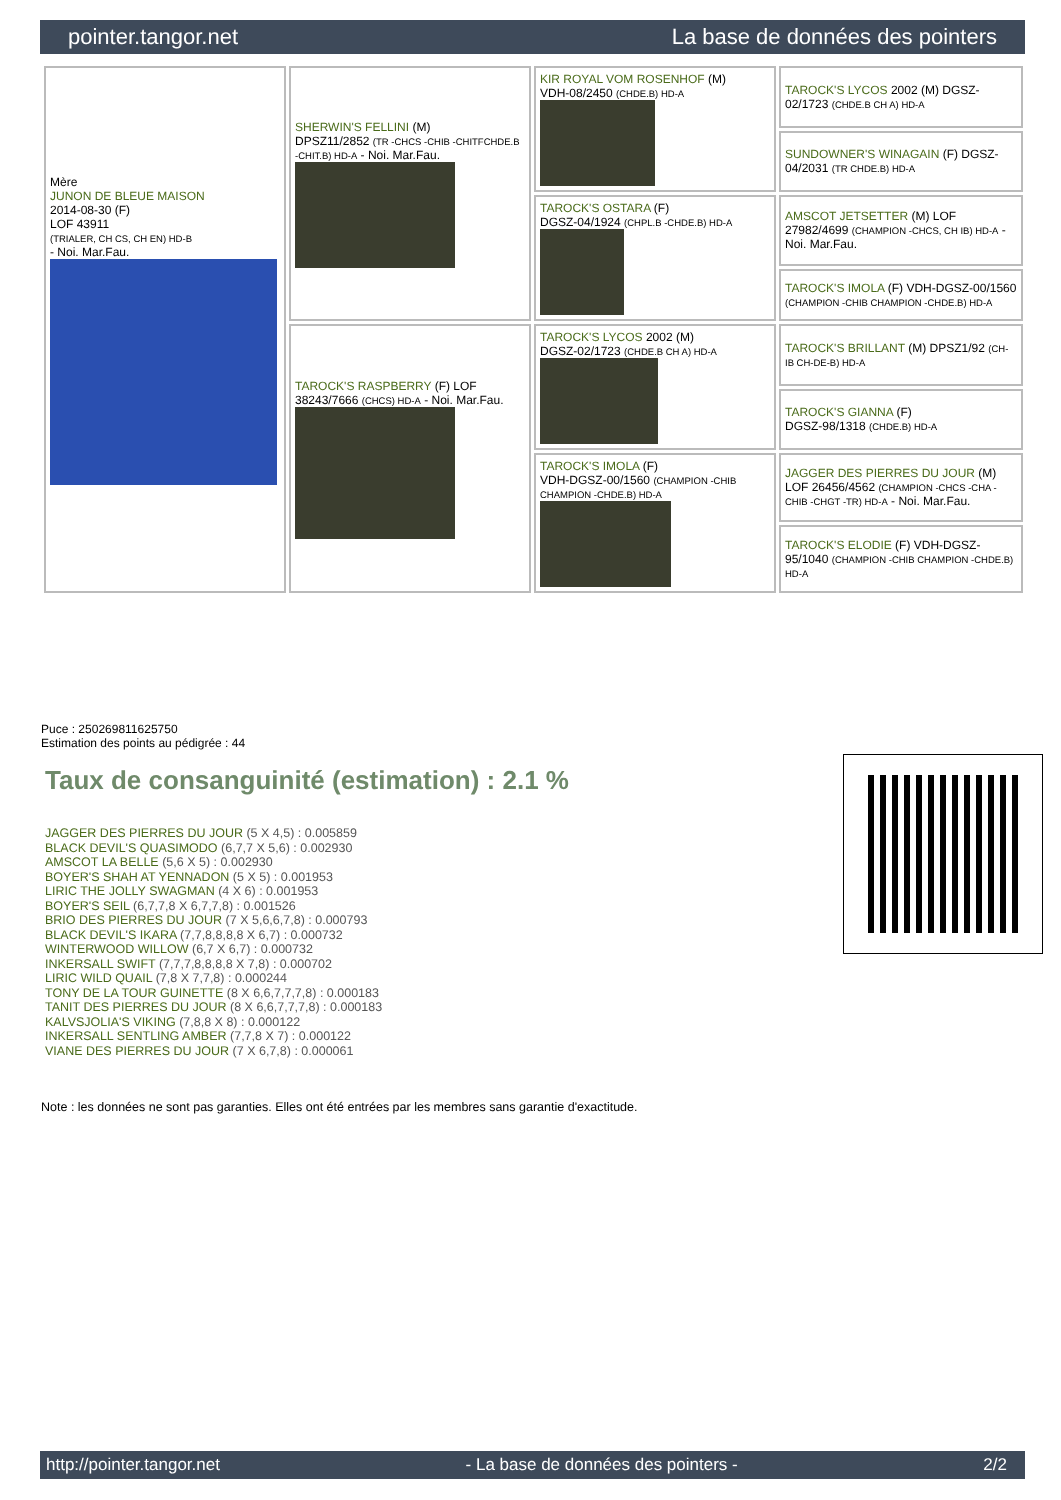pointer.tangor.net La base de données des pointers
| Mère JUNON DE BLEUE MAISON 2014-08-30 (F) LOF 43911 (TRIALER, CH CS, CH EN) HD-B - Noi. Mar.Fau. | SHERWIN'S FELLINI (M) DPSZ11/2852 (TR -CHCS -CHIB -CHITFCHDE.B -CHIT.B) HD-A - Noi. Mar.Fau. | KIR ROYAL VOM ROSENHOF (M) VDH-08/2450 (CHDE.B) HD-A | TAROCK'S LYCOS 2002 (M) DGSZ-02/1723 (CHDE.B CH A) HD-A |
| | | | SUNDOWNER'S WINAGAIN (F) DGSZ-04/2031 (TR CHDE.B) HD-A |
| | | TAROCK'S OSTARA (F) DGSZ-04/1924 (CHPL.B -CHDE.B) HD-A | AMSCOT JETSETTER (M) LOF 27982/4699 (CHAMPION -CHCS, CH IB) HD-A - Noi. Mar.Fau. |
| | | | TAROCK'S IMOLA (F) VDH-DGSZ-00/1560 (CHAMPION -CHIB CHAMPION -CHDE.B) HD-A |
| | TAROCK'S RASPBERRY (F) LOF 38243/7666 (CHCS) HD-A - Noi. Mar.Fau. | TAROCK'S LYCOS 2002 (M) DGSZ-02/1723 (CHDE.B CH A) HD-A | TAROCK'S BRILLANT (M) DPSZ1/92 (CH-IB CH-DE-B) HD-A |
| | | | TAROCK'S GIANNA (F) DGSZ-98/1318 (CHDE.B) HD-A |
| | | TAROCK'S IMOLA (F) VDH-DGSZ-00/1560 (CHAMPION -CHIB CHAMPION -CHDE.B) HD-A | JAGGER DES PIERRES DU JOUR (M) LOF 26456/4562 (CHAMPION -CHCS -CHA -CHIB -CHGT -TR) HD-A - Noi. Mar.Fau. |
| | | | TAROCK'S ELODIE (F) VDH-DGSZ-95/1040 (CHAMPION -CHIB CHAMPION -CHDE.B) HD-A |
Puce : 250269811625750
Estimation des points au pédigrée : 44
Taux de consanguinité (estimation) : 2.1 %
JAGGER DES PIERRES DU JOUR (5 X 4,5) : 0.005859
BLACK DEVIL'S QUASIMODO (6,7,7 X 5,6) : 0.002930
AMSCOT LA BELLE (5,6 X 5) : 0.002930
BOYER'S SHAH AT YENNADON (5 X 5) : 0.001953
LIRIC THE JOLLY SWAGMAN (4 X 6) : 0.001953
BOYER'S SEIL (6,7,7,8 X 6,7,7,8) : 0.001526
BRIO DES PIERRES DU JOUR (7 X 5,6,6,7,8) : 0.000793
BLACK DEVIL'S IKARA (7,7,8,8,8,8 X 6,7) : 0.000732
WINTERWOOD WILLOW (6,7 X 6,7) : 0.000732
INKERSALL SWIFT (7,7,7,8,8,8,8 X 7,8) : 0.000702
LIRIC WILD QUAIL (7,8 X 7,7,8) : 0.000244
TONY DE LA TOUR GUINETTE (8 X 6,6,7,7,7,8) : 0.000183
TANIT DES PIERRES DU JOUR (8 X 6,6,7,7,7,8) : 0.000183
KALVSJOLIA'S VIKING (7,8,8 X 8) : 0.000122
INKERSALL SENTLING AMBER (7,7,8 X 7) : 0.000122
VIANE DES PIERRES DU JOUR (7 X 6,7,8) : 0.000061
Note : les données ne sont pas garanties. Elles ont été entrées par les membres sans garantie d'exactitude.
http://pointer.tangor.net - La base de données des pointers - 2/2